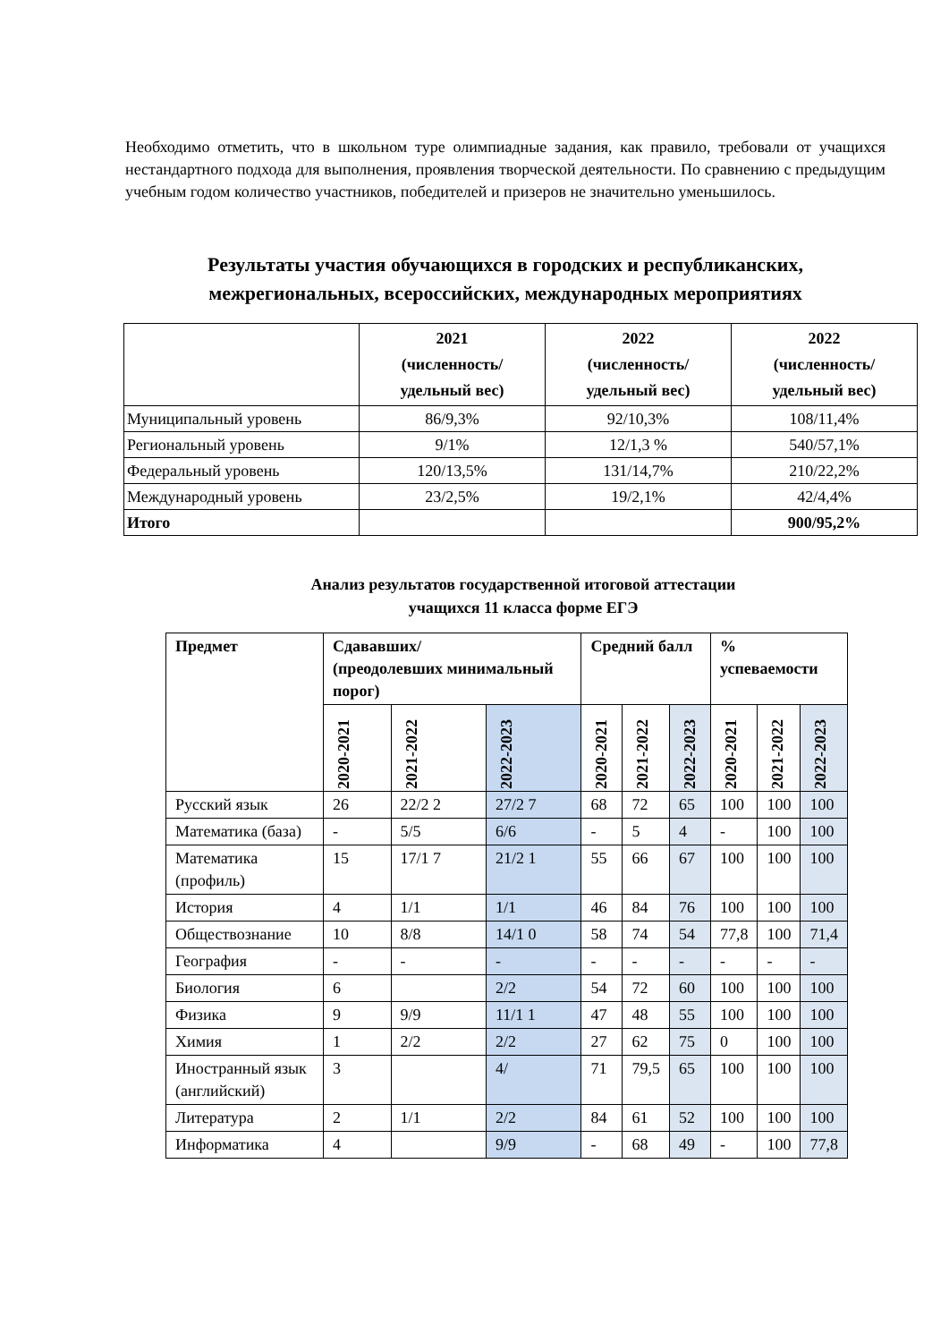Необходимо отметить, что в школьном туре олимпиадные задания, как правило, требовали от учащихся нестандартного подхода для выполнения, проявления творческой деятельности. По сравнению с предыдущим учебным годом количество участников, победителей и призеров не значительно уменьшилось.
Результаты участия обучающихся в городских и республиканских, межрегиональных, всероссийских, международных мероприятиях
| | 2021 (численность/ удельный вес) | 2022 (численность/ удельный вес) | 2022 (численность/ удельный вес) |
| --- | --- | --- | --- |
| Муниципальный уровень | 86/9,3% | 92/10,3% | 108/11,4% |
| Региональный уровень | 9/1% | 12/1,3 % | 540/57,1% |
| Федеральный уровень | 120/13,5% | 131/14,7% | 210/22,2% |
| Международный уровень | 23/2,5% | 19/2,1% | 42/4,4% |
| Итого | | | 900/95,2% |
Анализ результатов государственной итоговой аттестации
учащихся 11 класса форме ЕГЭ
| Предмет | Сдававших/ (преодолевших минимальный порог) | | | Средний балл | | | % успеваемости | | |
| --- | --- | --- | --- | --- | --- | --- | --- | --- | --- |
| | 2020-2021 | 2021-2022 | 2022-2023 | 2020-2021 | 2021-2022 | 2022-2023 | 2020-2021 | 2021-2022 | 2022-2023 |
| Русский язык | 26 | 22/2 2 | 27/2 7 | 68 | 72 | 65 | 100 | 100 | 100 |
| Математика (база) | - | 5/5 | 6/6 | - | 5 | 4 | - | 100 | 100 |
| Математика (профиль) | 15 | 17/1 7 | 21/2 1 | 55 | 66 | 67 | 100 | 100 | 100 |
| История | 4 | 1/1 | 1/1 | 46 | 84 | 76 | 100 | 100 | 100 |
| Обществознание | 10 | 8/8 | 14/1 0 | 58 | 74 | 54 | 77,8 | 100 | 71,4 |
| География | - | - | - | - | - | - | - | - | - |
| Биология | 6 | | 2/2 | 54 | 72 | 60 | 100 | 100 | 100 |
| Физика | 9 | 9/9 | 11/1 1 | 47 | 48 | 55 | 100 | 100 | 100 |
| Химия | 1 | 2/2 | 2/2 | 27 | 62 | 75 | 0 | 100 | 100 |
| Иностранный язык (английский) | 3 | | 4/ | 71 | 79,5 | 65 | 100 | 100 | 100 |
| Литература | 2 | 1/1 | 2/2 | 84 | 61 | 52 | 100 | 100 | 100 |
| Информатика | 4 | | 9/9 | - | 68 | 49 | - | 100 | 77,8 |